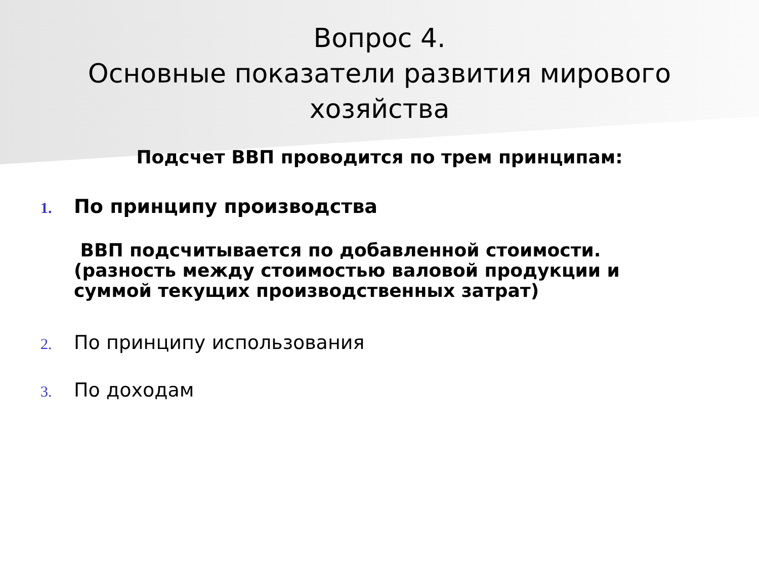Вопрос 4.
Основные показатели развития мирового хозяйства
Подсчет ВВП проводится по трем принципам:
1. По принципу производства
ВВП подсчитывается по добавленной стоимости. (разность между стоимостью валовой продукции и суммой текущих производственных затрат)
2. По принципу использования
3. По доходам